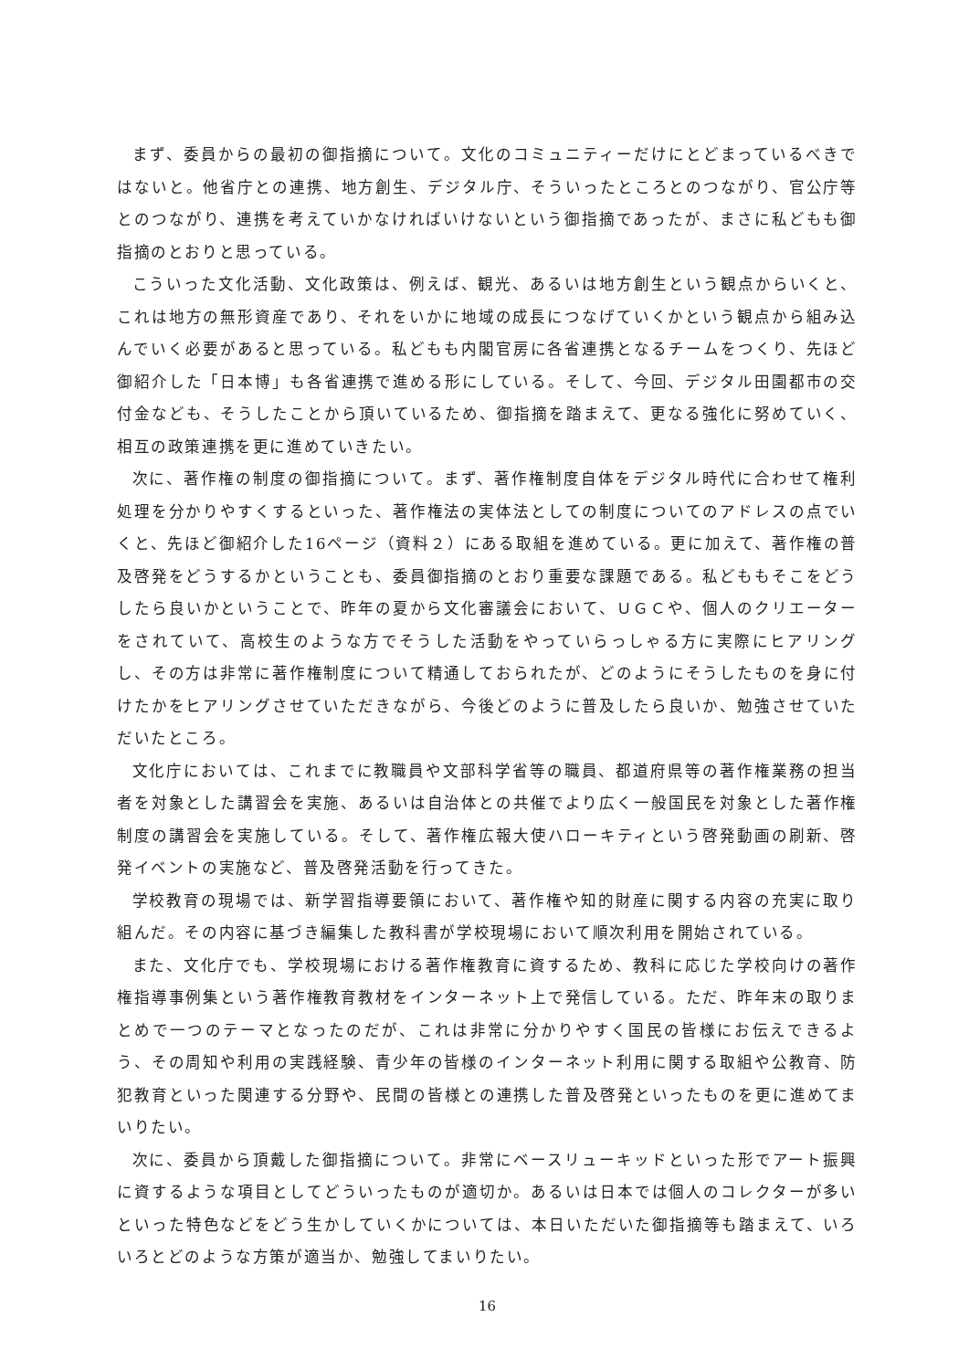まず、委員からの最初の御指摘について。文化のコミュニティーだけにとどまっているべきではないと。他省庁との連携、地方創生、デジタル庁、そういったところとのつながり、官公庁等とのつながり、連携を考えていかなければいけないという御指摘であったが、まさに私どもも御指摘のとおりと思っている。
こういった文化活動、文化政策は、例えば、観光、あるいは地方創生という観点からいくと、これは地方の無形資産であり、それをいかに地域の成長につなげていくかという観点から組み込んでいく必要があると思っている。私どもも内閣官房に各省連携となるチームをつくり、先ほど御紹介した「日本博」も各省連携で進める形にしている。そして、今回、デジタル田園都市の交付金なども、そうしたことから頂いているため、御指摘を踏まえて、更なる強化に努めていく、相互の政策連携を更に進めていきたい。
次に、著作権の制度の御指摘について。まず、著作権制度自体をデジタル時代に合わせて権利処理を分かりやすくするといった、著作権法の実体法としての制度についてのアドレスの点でいくと、先ほど御紹介した16ページ（資料２）にある取組を進めている。更に加えて、著作権の普及啓発をどうするかということも、委員御指摘のとおり重要な課題である。私どももそこをどうしたら良いかということで、昨年の夏から文化審議会において、ＵＧＣや、個人のクリエーターをされていて、高校生のような方でそうした活動をやっていらっしゃる方に実際にヒアリングし、その方は非常に著作権制度について精通しておられたが、どのようにそうしたものを身に付けたかをヒアリングさせていただきながら、今後どのように普及したら良いか、勉強させていただいたところ。
文化庁においては、これまでに教職員や文部科学省等の職員、都道府県等の著作権業務の担当者を対象とした講習会を実施、あるいは自治体との共催でより広く一般国民を対象とした著作権制度の講習会を実施している。そして、著作権広報大使ハローキティという啓発動画の刷新、啓発イベントの実施など、普及啓発活動を行ってきた。
学校教育の現場では、新学習指導要領において、著作権や知的財産に関する内容の充実に取り組んだ。その内容に基づき編集した教科書が学校現場において順次利用を開始されている。
また、文化庁でも、学校現場における著作権教育に資するため、教科に応じた学校向けの著作権指導事例集という著作権教育教材をインターネット上で発信している。ただ、昨年末の取りまとめで一つのテーマとなったのだが、これは非常に分かりやすく国民の皆様にお伝えできるよう、その周知や利用の実践経験、青少年の皆様のインターネット利用に関する取組や公教育、防犯教育といった関連する分野や、民間の皆様との連携した普及啓発といったものを更に進めてまいりたい。
次に、委員から頂戴した御指摘について。非常にベースリューキッドといった形でアート振興に資するような項目としてどういったものが適切か。あるいは日本では個人のコレクターが多いといった特色などをどう生かしていくかについては、本日いただいた御指摘等も踏まえて、いろいろとどのような方策が適当か、勉強してまいりたい。
16